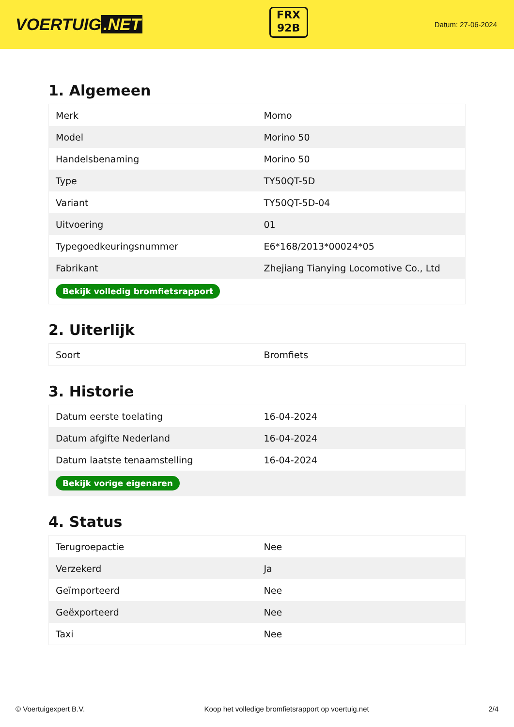VOERTUIG.NET
FRX
92B
Datum: 27-06-2024
1. Algemeen
| Merk | Momo |
| Model | Morino 50 |
| Handelsbenaming | Morino 50 |
| Type | TY50QT-5D |
| Variant | TY50QT-5D-04 |
| Uitvoering | 01 |
| Typegoedkeuringsnummer | E6*168/2013*00024*05 |
| Fabrikant | Zhejiang Tianying Locomotive Co., Ltd |
| Bekijk volledig bromfietsrapport | |
2. Uiterlijk
| Soort | Bromfiets |
3. Historie
| Datum eerste toelating | 16-04-2024 |
| Datum afgifte Nederland | 16-04-2024 |
| Datum laatste tenaamstelling | 16-04-2024 |
| Bekijk vorige eigenaren | |
4. Status
| Terugroepactie | Nee |
| Verzekerd | Ja |
| Geïmporteerd | Nee |
| Geëxporteerd | Nee |
| Taxi | Nee |
© Voertuigexpert B.V. Koop het volledige bromfietsrapport op voertuig.net 2/4